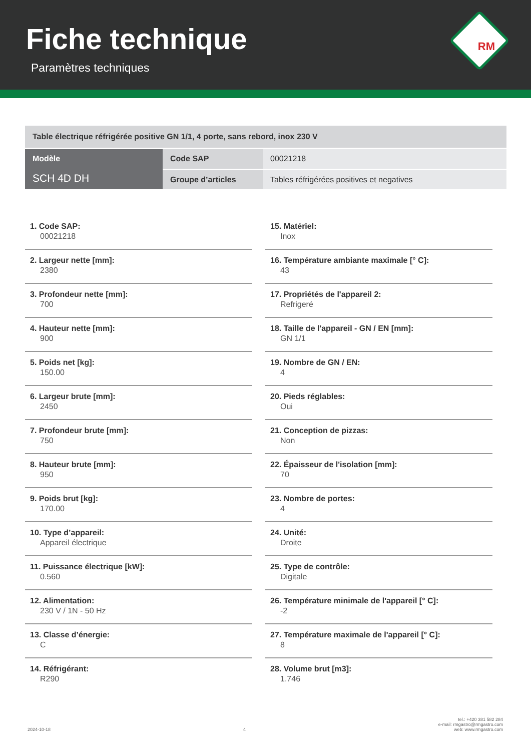Fiche technique
Paramètres techniques
RM
| Table électrique réfrigérée positive GN 1/1, 4 porte, sans rebord, inox 230 V | | |
| Modèle SCH 4D DH | Code SAP | 00021218 |
| | Groupe d’articles | Tables réfrigérées positives et negatives |
1. Code SAP:
00021218
2. Largeur nette [mm]:
2380
3. Profondeur nette [mm]:
700
4. Hauteur nette [mm]:
900
5. Poids net [kg]:
150.00
6. Largeur brute [mm]:
2450
7. Profondeur brute [mm]:
750
8. Hauteur brute [mm]:
950
9. Poids brut [kg]:
170.00
10. Type d’appareil:
Appareil électrique
11. Puissance électrique [kW]:
0.560
12. Alimentation:
230 V / 1N - 50 Hz
13. Classe d’énergie:
C
14. Réfrigérant:
R290
15. Matériel:
Inox
16. Température ambiante maximale [° C]:
43
17. Propriétés de l'appareil 2:
Refrigeré
18. Taille de l'appareil - GN / EN [mm]:
GN 1/1
19. Nombre de GN / EN:
4
20. Pieds réglables:
Oui
21. Conception de pizzas:
Non
22. Épaisseur de l'isolation [mm]:
70
23. Nombre de portes:
4
24. Unité:
Droite
25. Type de contrôle:
Digitale
26. Température minimale de l'appareil [° C]:
-2
27. Température maximale de l'appareil [° C]:
8
28. Volume brut [m3]:
1.746
2024-10-18
4
tel.: +420 381 582 284
e-mail: rmgastro@rmgastro.com
web: www.rmgastro.com